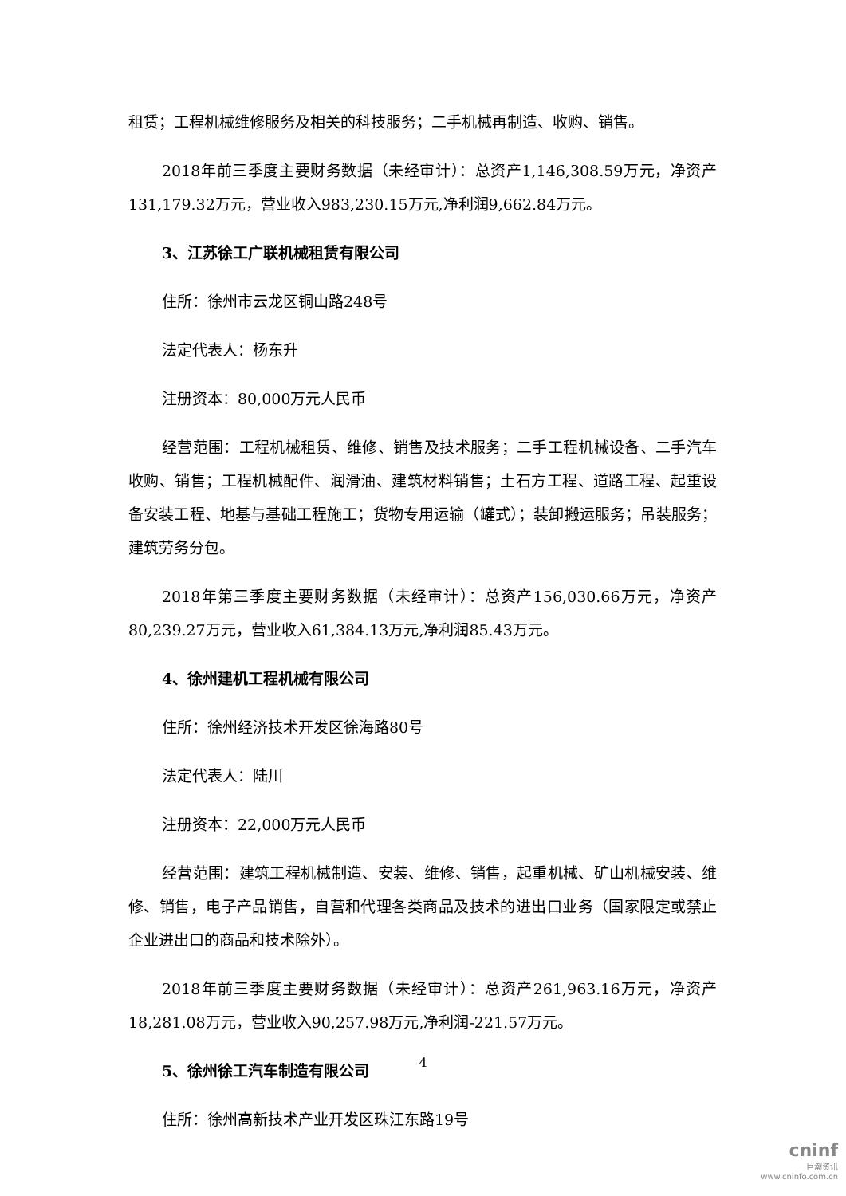租赁；工程机械维修服务及相关的科技服务；二手机械再制造、收购、销售。
2018年前三季度主要财务数据（未经审计）：总资产1,146,308.59万元，净资产131,179.32万元，营业收入983,230.15万元,净利润9,662.84万元。
3、江苏徐工广联机械租赁有限公司
住所：徐州市云龙区铜山路248号
法定代表人：杨东升
注册资本：80,000万元人民币
经营范围：工程机械租赁、维修、销售及技术服务；二手工程机械设备、二手汽车收购、销售；工程机械配件、润滑油、建筑材料销售；土石方工程、道路工程、起重设备安装工程、地基与基础工程施工；货物专用运输（罐式）；装卸搬运服务；吊装服务；建筑劳务分包。
2018年第三季度主要财务数据（未经审计）：总资产156,030.66万元，净资产80,239.27万元，营业收入61,384.13万元,净利润85.43万元。
4、徐州建机工程机械有限公司
住所：徐州经济技术开发区徐海路80号
法定代表人：陆川
注册资本：22,000万元人民币
经营范围：建筑工程机械制造、安装、维修、销售，起重机械、矿山机械安装、维修、销售，电子产品销售，自营和代理各类商品及技术的进出口业务（国家限定或禁止企业进出口的商品和技术除外）。
2018年前三季度主要财务数据（未经审计）：总资产261,963.16万元，净资产18,281.08万元，营业收入90,257.98万元,净利润-221.57万元。
5、徐州徐工汽车制造有限公司
住所：徐州高新技术产业开发区珠江东路19号
4
cninf
巨潮资讯
www.cninfo.com.cn